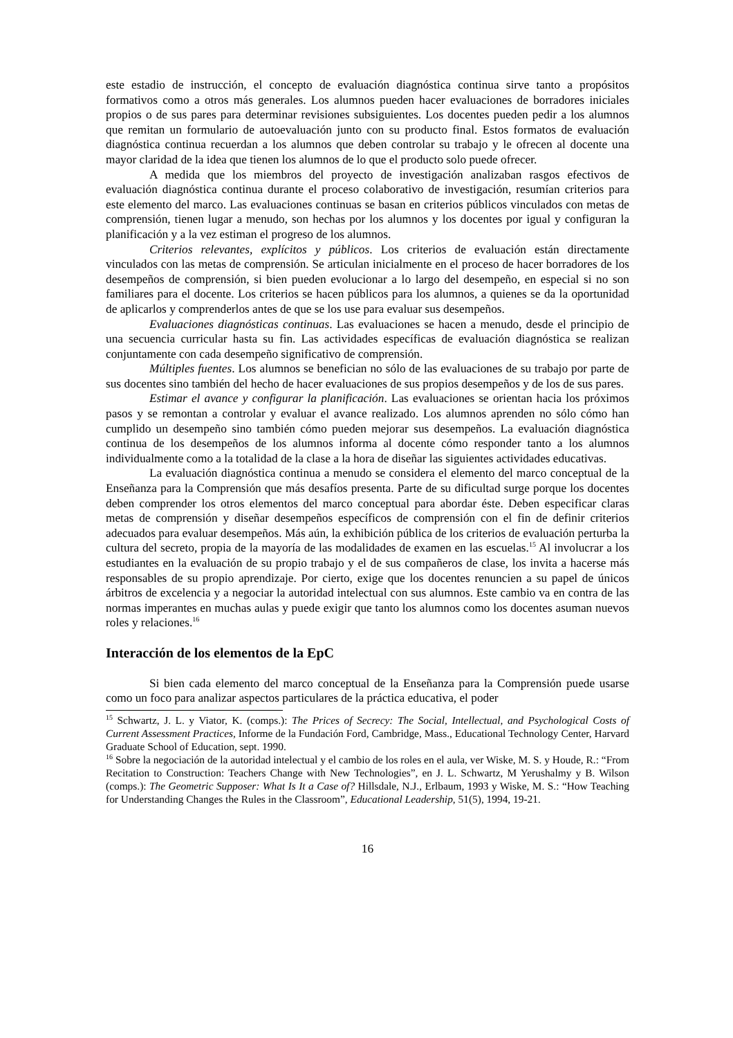este estadio de instrucción, el concepto de evaluación diagnóstica continua sirve tanto a propósitos formativos como a otros más generales. Los alumnos pueden hacer evaluaciones de borradores iniciales propios o de sus pares para determinar revisiones subsiguientes. Los docentes pueden pedir a los alumnos que remitan un formulario de autoevaluación junto con su producto final. Estos formatos de evaluación diagnóstica continua recuerdan a los alumnos que deben controlar su trabajo y le ofrecen al docente una mayor claridad de la idea que tienen los alumnos de lo que el producto solo puede ofrecer.
A medida que los miembros del proyecto de investigación analizaban rasgos efectivos de evaluación diagnóstica continua durante el proceso colaborativo de investigación, resumían criterios para este elemento del marco. Las evaluaciones continuas se basan en criterios públicos vinculados con metas de comprensión, tienen lugar a menudo, son hechas por los alumnos y los docentes por igual y configuran la planificación y a la vez estiman el progreso de los alumnos.
Criterios relevantes, explícitos y públicos. Los criterios de evaluación están directamente vinculados con las metas de comprensión. Se articulan inicialmente en el proceso de hacer borradores de los desempeños de comprensión, si bien pueden evolucionar a lo largo del desempeño, en especial si no son familiares para el docente. Los criterios se hacen públicos para los alumnos, a quienes se da la oportunidad de aplicarlos y comprenderlos antes de que se los use para evaluar sus desempeños.
Evaluaciones diagnósticas continuas. Las evaluaciones se hacen a menudo, desde el principio de una secuencia curricular hasta su fin. Las actividades específicas de evaluación diagnóstica se realizan conjuntamente con cada desempeño significativo de comprensión.
Múltiples fuentes. Los alumnos se benefician no sólo de las evaluaciones de su trabajo por parte de sus docentes sino también del hecho de hacer evaluaciones de sus propios desempeños y de los de sus pares.
Estimar el avance y configurar la planificación. Las evaluaciones se orientan hacia los próximos pasos y se remontan a controlar y evaluar el avance realizado. Los alumnos aprenden no sólo cómo han cumplido un desempeño sino también cómo pueden mejorar sus desempeños. La evaluación diagnóstica continua de los desempeños de los alumnos informa al docente cómo responder tanto a los alumnos individualmente como a la totalidad de la clase a la hora de diseñar las siguientes actividades educativas.
La evaluación diagnóstica continua a menudo se considera el elemento del marco conceptual de la Enseñanza para la Comprensión que más desafíos presenta. Parte de su dificultad surge porque los docentes deben comprender los otros elementos del marco conceptual para abordar éste. Deben especificar claras metas de comprensión y diseñar desempeños específicos de comprensión con el fin de definir criterios adecuados para evaluar desempeños. Más aún, la exhibición pública de los criterios de evaluación perturba la cultura del secreto, propia de la mayoría de las modalidades de examen en las escuelas.<sup>15</sup> Al involucrar a los estudiantes en la evaluación de su propio trabajo y el de sus compañeros de clase, los invita a hacerse más responsables de su propio aprendizaje. Por cierto, exige que los docentes renuncien a su papel de únicos árbitros de excelencia y a negociar la autoridad intelectual con sus alumnos. Este cambio va en contra de las normas imperantes en muchas aulas y puede exigir que tanto los alumnos como los docentes asuman nuevos roles y relaciones.<sup>16</sup>
Interacción de los elementos de la EpC
Si bien cada elemento del marco conceptual de la Enseñanza para la Comprensión puede usarse como un foco para analizar aspectos particulares de la práctica educativa, el poder
<sup>15</sup> Schwartz, J. L. y Viator, K. (comps.): The Prices of Secrecy: The Social, Intellectual, and Psychological Costs of Current Assessment Practices, Informe de la Fundación Ford, Cambridge, Mass., Educational Technology Center, Harvard Graduate School of Education, sept. 1990.
<sup>16</sup> Sobre la negociación de la autoridad intelectual y el cambio de los roles en el aula, ver Wiske, M. S. y Houde, R.: “From Recitation to Construction: Teachers Change with New Technologies”, en J. L. Schwartz, M Yerushalmy y B. Wilson (comps.): The Geometric Supposer: What Is It a Case of? Hillsdale, N.J., Erlbaum, 1993 y Wiske, M. S.: “How Teaching for Understanding Changes the Rules in the Classroom”, Educational Leadership, 51(5), 1994, 19-21.
16